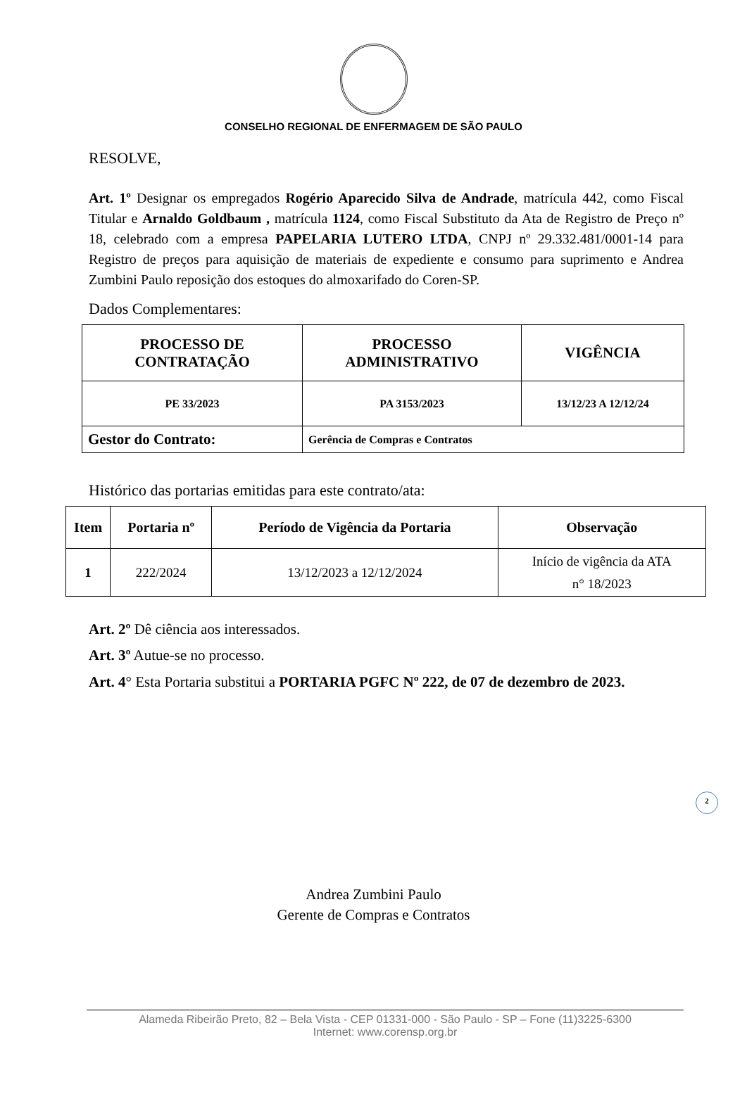CONSELHO REGIONAL DE ENFERMAGEM DE SÃO PAULO
RESOLVE,
Art. 1º Designar os empregados Rogério Aparecido Silva de Andrade, matrícula 442, como Fiscal Titular e Arnaldo Goldbaum , matrícula 1124, como Fiscal Substituto da Ata de Registro de Preço nº 18, celebrado com a empresa PAPELARIA LUTERO LTDA, CNPJ nº 29.332.481/0001-14 para Registro de preços para aquisição de materiais de expediente e consumo para suprimento e Andrea Zumbini Paulo reposição dos estoques do almoxarifado do Coren-SP.
Dados Complementares:
| PROCESSO DE CONTRATAÇÃO | PROCESSO ADMINISTRATIVO | VIGÊNCIA |
| --- | --- | --- |
| PE 33/2023 | PA 3153/2023 | 13/12/23 A 12/12/24 |
| Gestor do Contrato: | Gerência de Compras e Contratos | |
Histórico das portarias emitidas para este contrato/ata:
| Item | Portaria nº | Período de Vigência da Portaria | Observação |
| --- | --- | --- | --- |
| 1 | 222/2024 | 13/12/2023 a 12/12/2024 | Início de vigência da ATA n° 18/2023 |
Art. 2º Dê ciência aos interessados.
Art. 3º Autue-se no processo.
Art. 4° Esta Portaria substitui a PORTARIA PGFC Nº 222, de 07 de dezembro de 2023.
2
Andrea Zumbini Paulo
Gerente de Compras e Contratos
Alameda Ribeirão Preto, 82 – Bela Vista - CEP 01331-000 - São Paulo - SP – Fone (11)3225-6300
Internet: www.corensp.org.br